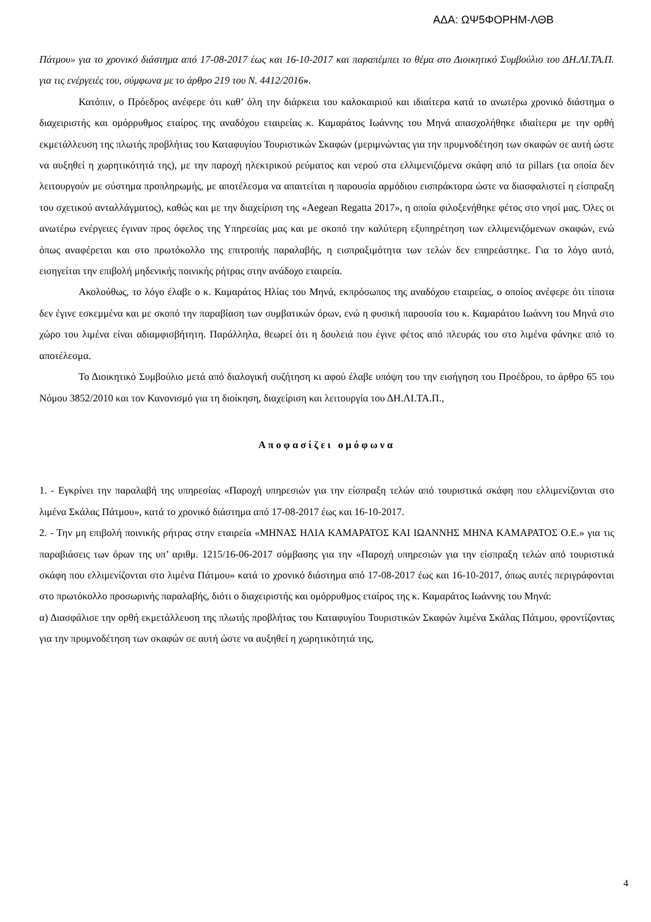ΑΔΑ: ΩΨ5ΦΟΡΗΜ-ΛΘΒ
Πάτμου» για το χρονικό διάστημα από 17-08-2017 έως και 16-10-2017 και παραπέμπει το θέμα στο Διοικητικό Συμβούλιο του ΔΗ.ΛΙ.ΤΑ.Π. για τις ενέργειές του, σύμφωνα με το άρθρο 219 του Ν. 4412/2016».
Κατόπιν, ο Πρόεδρος ανέφερε ότι καθ’ όλη την διάρκεια του καλοκαιριού και ιδιαίτερα κατά το ανωτέρω χρονικό διάστημα ο διαχειριστής και ομόρρυθμος εταίρος της αναδόχου εταιρείας κ. Καμαράτος Ιωάννης του Μηνά απασχολήθηκε ιδιαίτερα με την ορθή εκμετάλλευση της πλωτής προβλήτας του Καταφυγίου Τουριστικών Σκαφών (μεριμνώντας για την πρυμνοδέτηση των σκαφών σε αυτή ώστε να αυξηθεί η χωρητικότητά της), με την παροχή ηλεκτρικού ρεύματος και νερού στα ελλιμενιζόμενα σκάφη από τα pillars (τα οποία δεν λειτουργούν με σύστημα προπληρωμής, με αποτέλεσμα να απαιτείται η παρουσία αρμόδιου εισπράκτορα ώστε να διασφαλιστεί η είσπραξη του σχετικού ανταλλάγματος), καθώς και με την διαχείριση της «Aegean Regatta 2017», η οποία φιλοξενήθηκε φέτος στο νησί μας. Όλες οι ανωτέρω ενέργειες έγιναν προς όφελος της Υπηρεσίας μας και με σκοπό την καλύτερη εξυπηρέτηση των ελλιμενιζόμενων σκαφών, ενώ όπως αναφέρεται και στο πρωτόκολλο της επιτροπής παραλαβής, η εισπραξιμότητα των τελών δεν επηρεάστηκε. Για το λόγο αυτό, εισηγείται την επιβολή μηδενικής ποινικής ρήτρας στην ανάδοχο εταιρεία.
Ακολούθως, το λόγο έλαβε ο κ. Καμαράτος Ηλίας του Μηνά, εκπρόσωπος της αναδόχου εταιρείας, ο οποίος ανέφερε ότι τίποτα δεν έγινε εσκεμμένα και με σκοπό την παραβίαση των συμβατικών όρων, ενώ η φυσική παρουσία του κ. Καμαράτου Ιωάννη του Μηνά στο χώρο του λιμένα είναι αδιαμφισβήτητη. Παράλληλα, θεωρεί ότι η δουλειά που έγινε φέτος από πλευράς του στο λιμένα φάνηκε από το αποτέλεσμα.
Το Διοικητικό Συμβούλιο μετά από διαλογική συζήτηση κι αφού έλαβε υπόψη του την εισήγηση του Προέδρου, το άρθρο 65 του Νόμου 3852/2010 και τον Κανονισμό για τη διοίκηση, διαχείριση και λειτουργία του ΔΗ.ΛΙ.ΤΑ.Π.,
Αποφασίζει ομόφωνα
1. - Εγκρίνει την παραλαβή της υπηρεσίας «Παροχή υπηρεσιών για την είσπραξη τελών από τουριστικά σκάφη που ελλιμενίζονται στο λιμένα Σκάλας Πάτμου», κατά το χρονικό διάστημα από 17-08-2017 έως και 16-10-2017.
2. - Την μη επιβολή ποινικής ρήτρας στην εταιρεία «ΜΗΝΑΣ ΗΛΙΑ ΚΑΜΑΡΑΤΟΣ ΚΑΙ ΙΩΑΝΝΗΣ ΜΗΝΑ ΚΑΜΑΡΑΤΟΣ Ο.Ε.» για τις παραβιάσεις των όρων της υπ’ αριθμ. 1215/16-06-2017 σύμβασης για την «Παροχή υπηρεσιών για την είσπραξη τελών από τουριστικά σκάφη που ελλιμενίζονται στο λιμένα Πάτμου» κατά το χρονικό διάστημα από 17-08-2017 έως και 16-10-2017, όπως αυτές περιγράφονται στο πρωτόκολλο προσωρινής παραλαβής, διότι ο διαχειριστής και ομόρρυθμος εταίρος της κ. Καμαράτος Ιωάννης του Μηνά:
α) Διασφάλισε την ορθή εκμετάλλευση της πλωτής προβλήτας του Καταφυγίου Τουριστικών Σκαφών λιμένα Σκάλας Πάτμου, φροντίζοντας για την πρυμνοδέτηση των σκαφών σε αυτή ώστε να αυξηθεί η χωρητικότητά της,
4